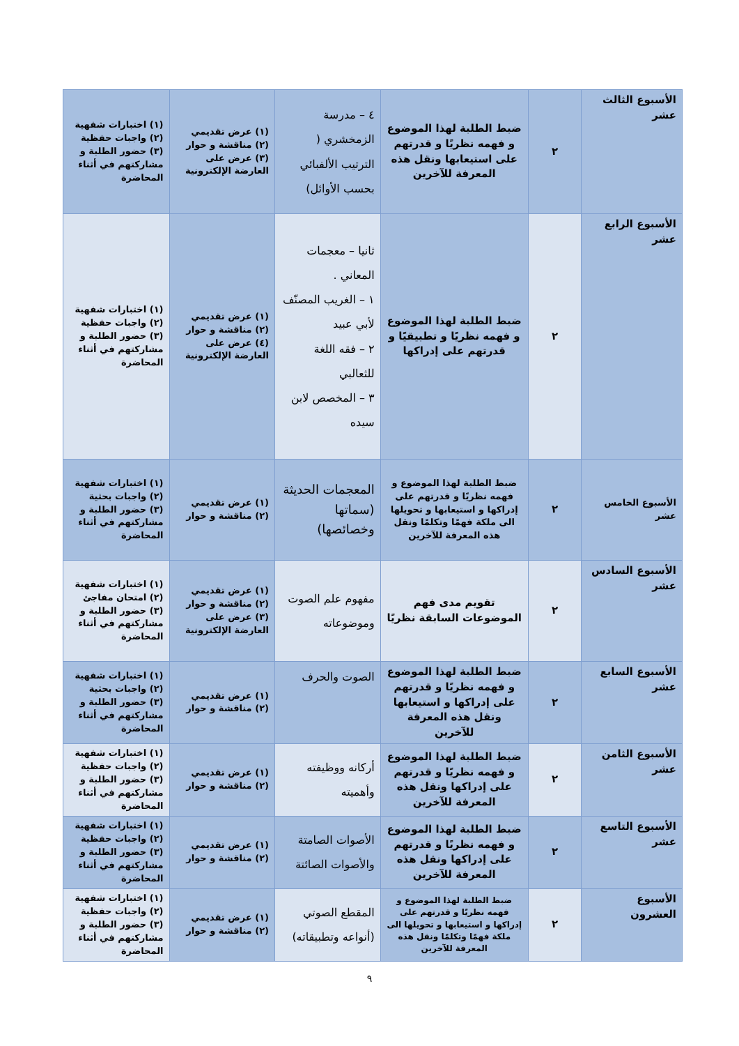| الأسبوع الثالث عشر | ٢ | ضبط الطلبة لهذا الموضوع و فهمه نظريًا و قدرتهم على استيعابها ونقل هذه المعرفة للآخرين | ٤ – مدرسة الزمخشري ( الترتيب الألفبائي بحسب الأوائل) | (١) عرض تقديمي (٢) مناقشة و حوار (٣) عرض على العارضة الإلكترونية | (١) اختبارات شفهية (٢) واجبات حفظية (٣) حضور الطلبة و مشاركتهم في أثناء المحاضرة |
| الأسبوع الرابع عشر | ٢ | ضبط الطلبة لهذا الموضوع و فهمه نظريًا و تطبيقيًا و قدرتهم على إدراكها | ثانيا – معجمات المعاني . ١ – الغريب المصنّف لأبي عبيد ٢ – فقه اللغة للثعالبي ٣ – المخصص لابن سيده | (١) عرض تقديمي (٢) مناقشة و حوار (٤) عرض على العارضة الإلكترونية | (١) اختبارات شفهية (٢) واجبات حفظية (٣) حضور الطلبة و مشاركتهم في أثناء المحاضرة |
| الأسبوع الخامس عشر | ٢ | ضبط الطلبة لهذا الموضوع و فهمه نظريًا و قدرتهم على إدراكها و استيعابها و تحويلها الى ملكة فهمًا وتكلمًا ونقل هذه المعرفة للآخرين | المعجمات الحديثة (سماتها وخصائصها) | (١) عرض تقديمي (٢) مناقشة و حوار | (١) اختبارات شفهية (٢) واجبات بحثية (٣) حضور الطلبة و مشاركتهم في أثناء المحاضرة |
| الأسبوع السادس عشر | ٢ | تقويم مدى فهم الموضوعات السابقة نظريًا | مفهوم علم الصوت وموضوعاته | (١) عرض تقديمي (٢) مناقشة و حوار (٣) عرض على العارضة الإلكترونية | (١) اختبارات شفهية (٢) امتحان مفاجئ (٣) حضور الطلبة و مشاركتهم في أثناء المحاضرة |
| الأسبوع السابع عشر | ٢ | ضبط الطلبة لهذا الموضوع و فهمه نظريًا و قدرتهم على إدراكها و استيعابها ونقل هذه المعرفة للآخرين | الصوت والحرف | (١) عرض تقديمي (٢) مناقشة و حوار | (١) اختبارات شفهية (٢) واجبات بحثية (٣) حضور الطلبة و مشاركتهم في أثناء المحاضرة |
| الأسبوع الثامن عشر | ٢ | ضبط الطلبة لهذا الموضوع و فهمه نظريًا و قدرتهم على إدراكها ونقل هذه المعرفة للآخرين | أركانه ووظيفته وأهميته | (١) عرض تقديمي (٢) مناقشة و حوار | (١) اختبارات شفهية (٢) واجبات حفظية (٣) حضور الطلبة و مشاركتهم في أثناء المحاضرة |
| الأسبوع التاسع عشر | ٢ | ضبط الطلبة لهذا الموضوع و فهمه نظريًا و قدرتهم على إدراكها ونقل هذه المعرفة للآخرين | الأصوات الصامتة والأصوات الصائتة | (١) عرض تقديمي (٢) مناقشة و حوار | (١) اختبارات شفهية (٢) واجبات حفظية (٣) حضور الطلبة و مشاركتهم في أثناء المحاضرة |
| الأسبوع العشرون | ٢ | ضبط الطلبة لهذا الموضوع و فهمه نظريًا و قدرتهم على إدراكها و استيعابها و تحويلها الى ملكة فهمًا وتكلمًا ونقل هذه المعرفة للآخرين | المقطع الصوتي (أنواعه وتطبيقاته) | (١) عرض تقديمي (٢) مناقشة و حوار | (١) اختبارات شفهية (٢) واجبات حفظية (٣) حضور الطلبة و مشاركتهم في أثناء المحاضرة |
٩